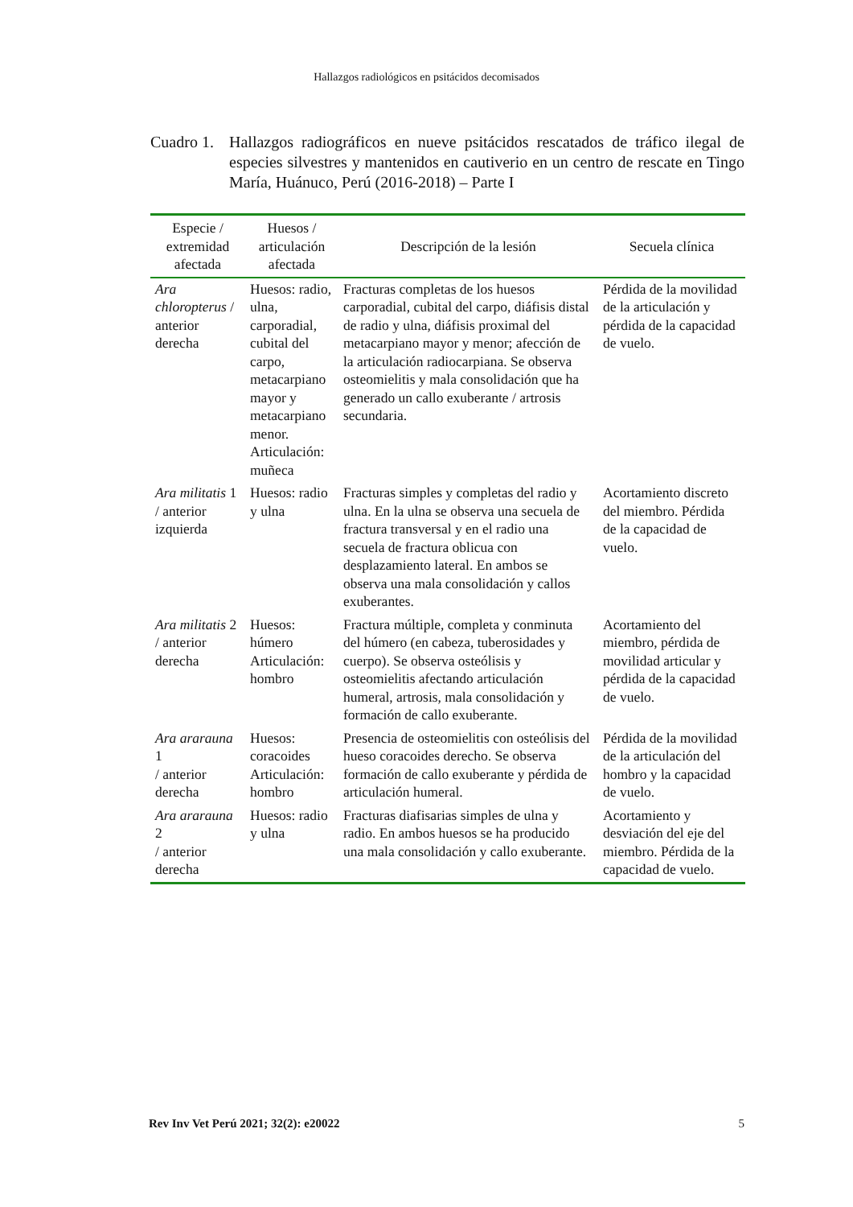Hallazgos radiológicos en psitácidos decomisados
Cuadro 1.
Hallazgos radiográficos en nueve psitácidos rescatados de tráfico ilegal de especies silvestres y mantenidos en cautiverio en un centro de rescate en Tingo María, Huánuco, Perú (2016-2018) – Parte I
| Especie / extremidad afectada | Huesos / articulación afectada | Descripción de la lesión | Secuela clínica |
| --- | --- | --- | --- |
| Ara chloropterus / anterior derecha | Huesos: radio, ulna, carporadial, cubital del carpo, metacarpiano mayor y metacarpiano menor. Articulación: muñeca | Fracturas completas de los huesos carporadial, cubital del carpo, diáfisis distal de radio y ulna, diáfisis proximal del metacarpiano mayor y menor; afección de la articulación radiocarpiana. Se observa osteomielitis y mala consolidación que ha generado un callo exuberante / artrosis secundaria. | Pérdida de la movilidad de la articulación y pérdida de la capacidad de vuelo. |
| Ara militatis 1 / anterior izquierda | Huesos: radio y ulna | Fracturas simples y completas del radio y ulna. En la ulna se observa una secuela de fractura transversal y en el radio una secuela de fractura oblicua con desplazamiento lateral. En ambos se observa una mala consolidación y callos exuberantes. | Acortamiento discreto del miembro. Pérdida de la capacidad de vuelo. |
| Ara militatis 2 / anterior derecha | Huesos: húmero Articulación: hombro | Fractura múltiple, completa y conminuta del húmero (en cabeza, tuberosidades y cuerpo). Se observa osteólisis y osteomielitis afectando articulación humeral, artrosis, mala consolidación y formación de callo exuberante. | Acortamiento del miembro, pérdida de movilidad articular y pérdida de la capacidad de vuelo. |
| Ara ararauna 1 / anterior derecha | Huesos: coracoides Articulación: hombro | Presencia de osteomielitis con osteólisis del hueso coracoides derecho. Se observa formación de callo exuberante y pérdida de articulación humeral. | Pérdida de la movilidad de la articulación del hombro y la capacidad de vuelo. |
| Ara ararauna 2 / anterior derecha | Huesos: radio y ulna | Fracturas diafisarias simples de ulna y radio. En ambos huesos se ha producido una mala consolidación y callo exuberante. | Acortamiento y desviación del eje del miembro. Pérdida de la capacidad de vuelo. |
Rev Inv Vet Perú 2021; 32(2): e20022 5